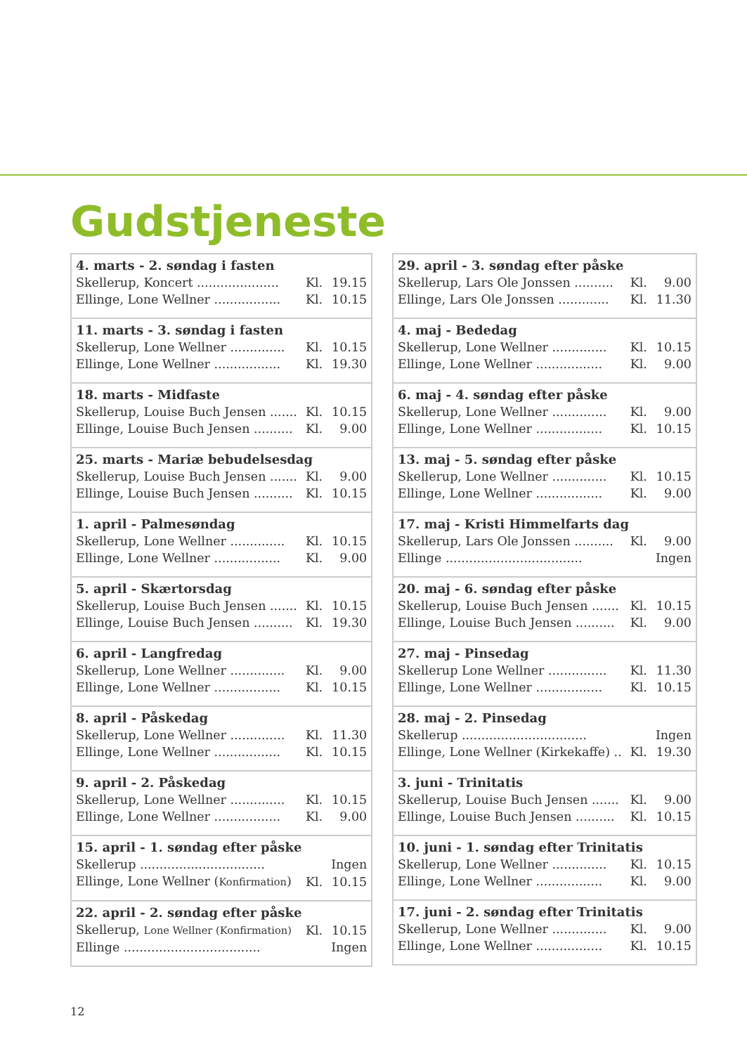Gudstjeneste
| 4. marts - 2. søndag i fasten | | |
| --- | --- | --- |
| Skellerup, Koncert ..................... | Kl. | 19.15 |
| Ellinge, Lone Wellner ................. | Kl. | 10.15 |
| 11. marts - 3. søndag i fasten | | |
| Skellerup, Lone Wellner .............. | Kl. | 10.15 |
| Ellinge, Lone Wellner ................. | Kl. | 19.30 |
| 18. marts - Midfaste | | |
| Skellerup, Louise Buch Jensen ....... | Kl. | 10.15 |
| Ellinge, Louise Buch Jensen .......... | Kl. | 9.00 |
| 25. marts - Mariæ bebudelsesdag | | |
| Skellerup, Louise Buch Jensen ....... | Kl. | 9.00 |
| Ellinge, Louise Buch Jensen .......... | Kl. | 10.15 |
| 1. april - Palmesøndag | | |
| Skellerup, Lone Wellner .............. | Kl. | 10.15 |
| Ellinge, Lone Wellner ................. | Kl. | 9.00 |
| 5. april - Skærtorsdag | | |
| Skellerup, Louise Buch Jensen ....... | Kl. | 10.15 |
| Ellinge, Louise Buch Jensen .......... | Kl. | 19.30 |
| 6. april - Langfredag | | |
| Skellerup, Lone Wellner .............. | Kl. | 9.00 |
| Ellinge, Lone Wellner ................. | Kl. | 10.15 |
| 8. april - Påskedag | | |
| Skellerup, Lone Wellner .............. | Kl. | 11.30 |
| Ellinge, Lone Wellner ................. | Kl. | 10.15 |
| 9. april - 2. Påskedag | | |
| Skellerup, Lone Wellner .............. | Kl. | 10.15 |
| Ellinge, Lone Wellner ................. | Kl. | 9.00 |
| 15. april - 1. søndag efter påske | | |
| Skellerup ................................ | | Ingen |
| Ellinge, Lone Wellner ( Konfirmation ) | Kl. | 10.15 |
| 22. april - 2. søndag efter påske | | |
| Skellerup, Lone Wellner (Konfirmation) | Kl. | 10.15 |
| Ellinge ................................... | | Ingen |
| 29. april - 3. søndag efter påske | | |
| --- | --- | --- |
| Skellerup, Lars Ole Jonssen .......... | Kl. | 9.00 |
| Ellinge, Lars Ole Jonssen ............. | Kl. | 11.30 |
| 4. maj - Bededag | | |
| Skellerup, Lone Wellner .............. | Kl. | 10.15 |
| Ellinge, Lone Wellner ................. | Kl. | 9.00 |
| 6. maj - 4. søndag efter påske | | |
| Skellerup, Lone Wellner .............. | Kl. | 9.00 |
| Ellinge, Lone Wellner ................. | Kl. | 10.15 |
| 13. maj - 5. søndag efter påske | | |
| Skellerup, Lone Wellner .............. | Kl. | 10.15 |
| Ellinge, Lone Wellner ................. | Kl. | 9.00 |
| 17. maj - Kristi Himmelfarts dag | | |
| Skellerup, Lars Ole Jonssen .......... | Kl. | 9.00 |
| Ellinge ................................... | | Ingen |
| 20. maj - 6. søndag efter påske | | |
| Skellerup, Louise Buch Jensen ....... | Kl. | 10.15 |
| Ellinge, Louise Buch Jensen .......... | Kl. | 9.00 |
| 27. maj - Pinsedag | | |
| Skellerup Lone Wellner ............... | Kl. | 11.30 |
| Ellinge, Lone Wellner ................. | Kl. | 10.15 |
| 28. maj - 2. Pinsedag | | |
| Skellerup ................................ | | Ingen |
| Ellinge, Lone Wellner (Kirkekaffe) .. | Kl. | 19.30 |
| 3. juni - Trinitatis | | |
| Skellerup, Louise Buch Jensen ....... | Kl. | 9.00 |
| Ellinge, Louise Buch Jensen .......... | Kl. | 10.15 |
| 10. juni - 1. søndag efter Trinitatis | | |
| Skellerup, Lone Wellner .............. | Kl. | 10.15 |
| Ellinge, Lone Wellner ................. | Kl. | 9.00 |
| 17. juni - 2. søndag efter Trinitatis | | |
| Skellerup, Lone Wellner .............. | Kl. | 9.00 |
| Ellinge, Lone Wellner ................. | Kl. | 10.15 |
12